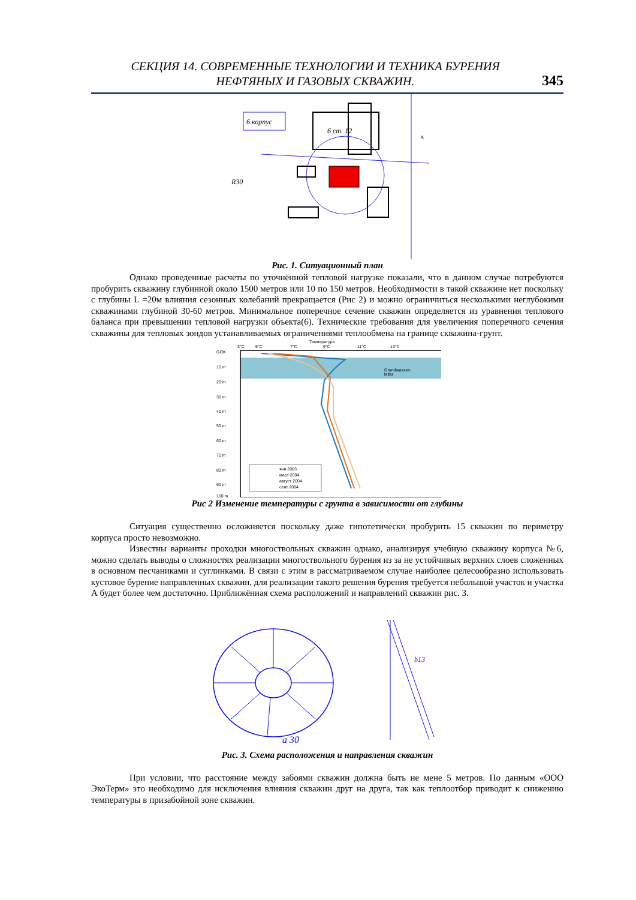СЕКЦИЯ 14. СОВРЕМЕННЫЕ ТЕХНОЛОГИИ И ТЕХНИКА БУРЕНИЯ
НЕФТЯНЫХ И ГАЗОВЫХ СКВАЖИН.
345
6 ст. 12
6 корпус
R30
A
Рис. 1. Ситуационный план
Однако проведенные расчеты по уточнённой тепловой нагрузке показали, что в данном случае потребуются пробурить скважину глубинной около 1500 метров или 10 по 150 метров. Необходимости в такой скважине нет поскольку с глубины L =20м влияния сезонных колебаний прекращается (Рис 2) и можно ограничиться несколькими неглубокими скважинами глубиной 30-60 метров. Минимальное поперечное сечение скважин определяется из уравнения теплового баланса при превышении тепловой нагрузки объекта(6). Технические требования для увеличения поперечного сечения скважины для тепловых зондов устанавливаемых ограничениями теплообмена на границе скважина-грунт.
Температура
3°C
5°C
7°C
9°C
11°C
13°C
GOK
10 m
20 m
30 m
40 m
50 m
60 m
70 m
80 m
90 m
100 m
Grundwasser-
leiter
янв 2003
март 2004
август 2004
сент 2004
Рис 2 Изменение температуры с грунта в зависимости от глубины
Ситуация существенно осложняется поскольку даже гипотетически пробурить 15 скважин по периметру корпуса просто невозможно.
Известны варианты проходки многоствольных скважин однако, анализируя учебную скважину корпуса №6, можно сделать выводы о сложностях реализации многоствольного бурения из за не устойчивых верхних слоев сложенных в основном песчаниками и суглинками. В связи с этим в рассматриваемом случае наиболее целесообразно использовать кустовое бурение направленных скважин, для реализации такого решения бурения требуется небольшой участок и участка А будет более чем достаточно. Приближённая схема расположений и направлений скважин рис. 3.
a 30
b13
Рис. 3. Схема расположения и направления скважин
При условии, что расстояние между забоями скважин должна быть не мене 5 метров. По данным «ООО ЭкоТерм» это необходимо для исключения влияния скважин друг на друга, так как теплоотбор приводит к снижению температуры в призабойной зоне скважин.